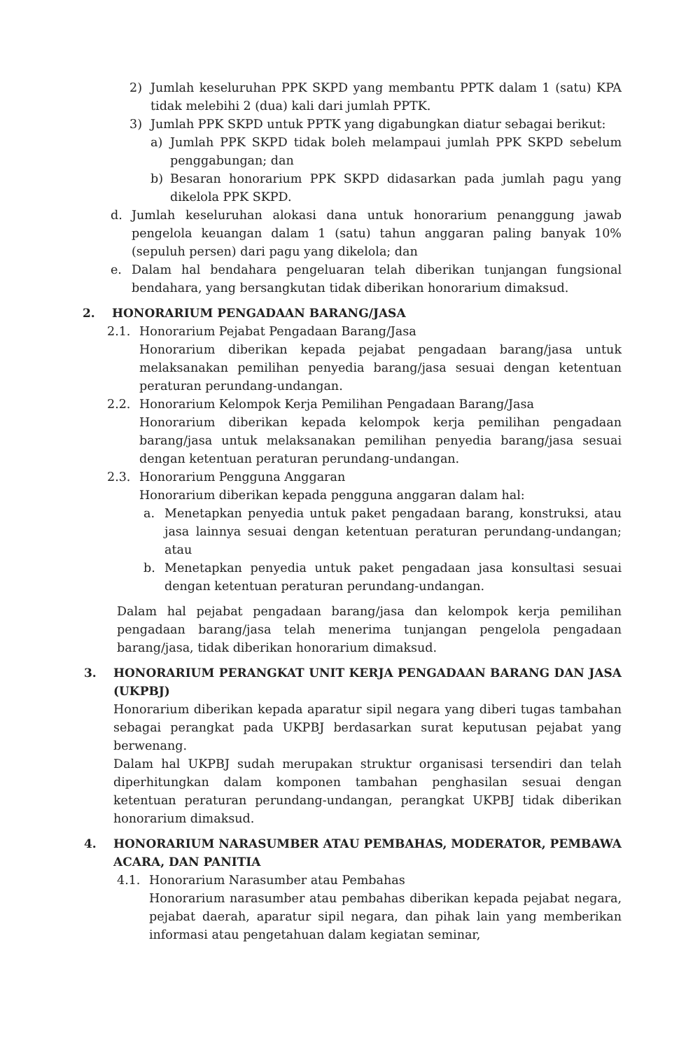2) Jumlah keseluruhan PPK SKPD yang membantu PPTK dalam 1 (satu) KPA tidak melebihi 2 (dua) kali dari jumlah PPTK.
3) Jumlah PPK SKPD untuk PPTK yang digabungkan diatur sebagai berikut:
a) Jumlah PPK SKPD tidak boleh melampaui jumlah PPK SKPD sebelum penggabungan; dan
b) Besaran honorarium PPK SKPD didasarkan pada jumlah pagu yang dikelola PPK SKPD.
d. Jumlah keseluruhan alokasi dana untuk honorarium penanggung jawab pengelola keuangan dalam 1 (satu) tahun anggaran paling banyak 10% (sepuluh persen) dari pagu yang dikelola; dan
e. Dalam hal bendahara pengeluaran telah diberikan tunjangan fungsional bendahara, yang bersangkutan tidak diberikan honorarium dimaksud.
2. HONORARIUM PENGADAAN BARANG/JASA
2.1. Honorarium Pejabat Pengadaan Barang/Jasa
Honorarium diberikan kepada pejabat pengadaan barang/jasa untuk melaksanakan pemilihan penyedia barang/jasa sesuai dengan ketentuan peraturan perundang-undangan.
2.2. Honorarium Kelompok Kerja Pemilihan Pengadaan Barang/Jasa
Honorarium diberikan kepada kelompok kerja pemilihan pengadaan barang/jasa untuk melaksanakan pemilihan penyedia barang/jasa sesuai dengan ketentuan peraturan perundang-undangan.
2.3. Honorarium Pengguna Anggaran
Honorarium diberikan kepada pengguna anggaran dalam hal:
a. Menetapkan penyedia untuk paket pengadaan barang, konstruksi, atau jasa lainnya sesuai dengan ketentuan peraturan perundang-undangan; atau
b. Menetapkan penyedia untuk paket pengadaan jasa konsultasi sesuai dengan ketentuan peraturan perundang-undangan.
Dalam hal pejabat pengadaan barang/jasa dan kelompok kerja pemilihan pengadaan barang/jasa telah menerima tunjangan pengelola pengadaan barang/jasa, tidak diberikan honorarium dimaksud.
3. HONORARIUM PERANGKAT UNIT KERJA PENGADAAN BARANG DAN JASA (UKPBJ)
Honorarium diberikan kepada aparatur sipil negara yang diberi tugas tambahan sebagai perangkat pada UKPBJ berdasarkan surat keputusan pejabat yang berwenang.
Dalam hal UKPBJ sudah merupakan struktur organisasi tersendiri dan telah diperhitungkan dalam komponen tambahan penghasilan sesuai dengan ketentuan peraturan perundang-undangan, perangkat UKPBJ tidak diberikan honorarium dimaksud.
4. HONORARIUM NARASUMBER ATAU PEMBAHAS, MODERATOR, PEMBAWA ACARA, DAN PANITIA
4.1. Honorarium Narasumber atau Pembahas
Honorarium narasumber atau pembahas diberikan kepada pejabat negara, pejabat daerah, aparatur sipil negara, dan pihak lain yang memberikan informasi atau pengetahuan dalam kegiatan seminar,